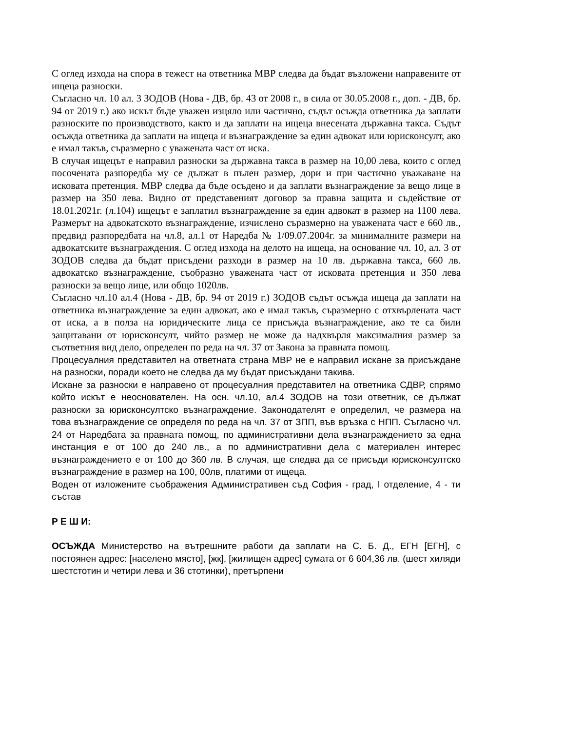С оглед изхода на спора в тежест на ответника МВР следва да бъдат възложени направените от ищеца разноски.
Съгласно чл. 10 ал. 3 ЗОДОВ (Нова - ДВ, бр. 43 от 2008 г., в сила от 30.05.2008 г., доп. - ДВ, бр. 94 от 2019 г.) ако искът бъде уважен изцяло или частично, съдът осъжда ответника да заплати разноските по производството, както и да заплати на ищеца внесената държавна такса. Съдът осъжда ответника да заплати на ищеца и възнаграждение за един адвокат или юрисконсулт, ако е имал такъв, съразмерно с уважената част от иска.
В случая ищецът е направил разноски за държавна такса в размер на 10,00 лева, които с оглед посочената разпоредба му се дължат в пълен размер, дори и при частично уважаване на исковата претенция. МВР следва да бъде осъдено и да заплати възнаграждение за вещо лице в размер на 350 лева. Видно от представеният договор за правна защита и съдействие от 18.01.2021г. (л.104) ищецът е заплатил възнаграждение за един адвокат в размер на 1100 лева. Размерът на адвокатското възнаграждение, изчислено съразмерно на уважената част е 660 лв., предвид разпоредбата на чл.8, ал.1 от Наредба № 1/09.07.2004г. за минималните размери на адвокатските възнаграждения. С оглед изхода на делото на ищеца, на основание чл. 10, ал. 3 от ЗОДОВ следва да бъдат присъдени разходи в размер на 10 лв. държавна такса, 660 лв. адвокатско възнаграждение, съобразно уважената част от исковата претенция и 350 лева разноски за вещо лице, или общо 1020лв.
Съгласно чл.10 ал.4 (Нова - ДВ, бр. 94 от 2019 г.) ЗОДОВ съдът осъжда ищеца да заплати на ответника възнаграждение за един адвокат, ако е имал такъв, съразмерно с отхвърлената част от иска, а в полза на юридическите лица се присъжда възнаграждение, ако те са били защитавани от юрисконсулт, чийто размер не може да надхвърля максималния размер за съответния вид дело, определен по реда на чл. 37 от Закона за правната помощ.
Процесуалния представител на ответната страна МВР не е направил искане за присъждане на разноски, поради което не следва да му бъдат присъждани такива.
Искане за разноски е направено от процесуалния представител на ответника СДВР, спрямо който искът е неоснователен. На осн. чл.10, ал.4 ЗОДОВ на този ответник, се дължат разноски за юрисконсултско възнаграждение. Законодателят е определил, че размера на това възнаграждение се определя по реда на чл. 37 от ЗПП, във връзка с НПП. Съгласно чл. 24 от Наредбата за правната помощ, по административни дела възнаграждението за една инстанция е от 100 до 240 лв., а по административни дела с материален интерес възнаграждението е от 100 до 360 лв. В случая, ще следва да се присъди юрисконсултско възнаграждение в размер на 100, 00лв, платими от ищеца.
Воден от изложените съображения Административен съд София - град, I отделение, 4 - ти състав
Р Е Ш И:
ОСЪЖДА Министерство на вътрешните работи да заплати на С. Б. Д., ЕГН [ЕГН], с постоянен адрес: [населено място], [жк], [жилищен адрес] сумата от 6 604,36 лв. (шест хиляди шестстотин и четири лева и 36 стотинки), претърпени